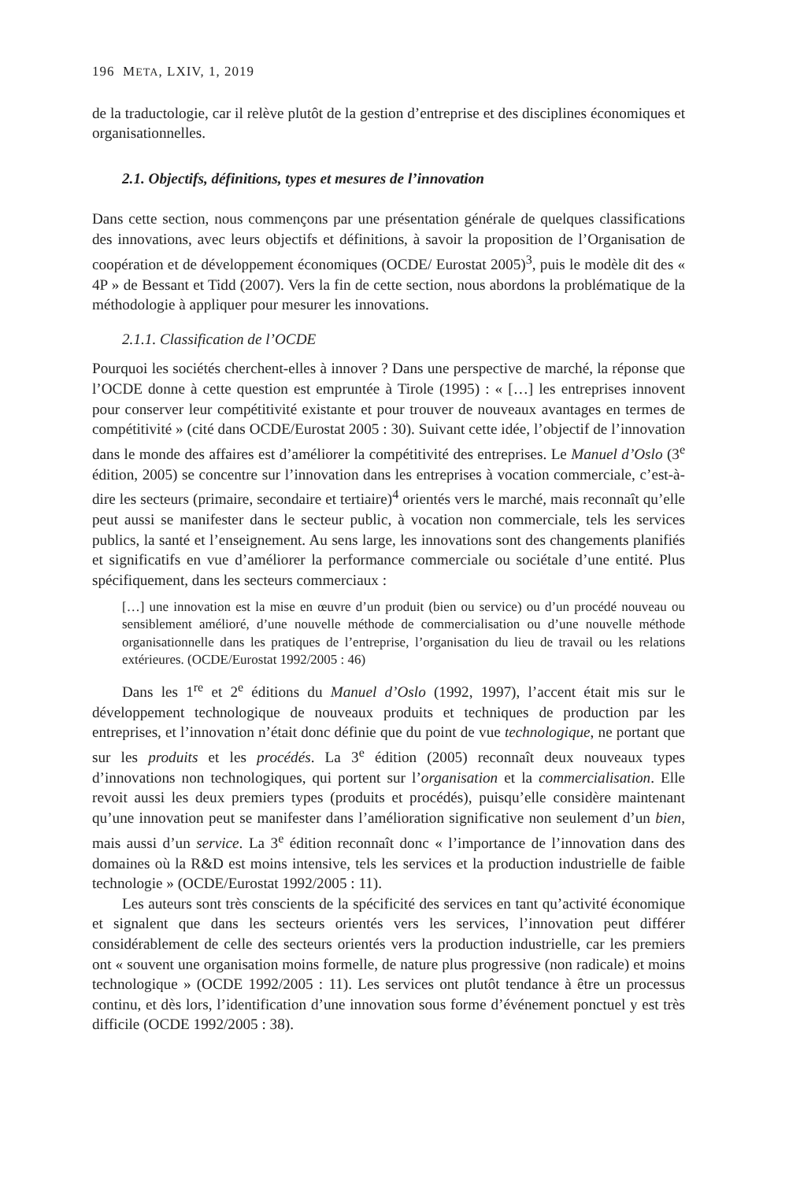196 META, LXIV, 1, 2019
de la traductologie, car il relève plutôt de la gestion d’entreprise et des disciplines économiques et organisationnelles.
2.1. Objectifs, définitions, types et mesures de l’innovation
Dans cette section, nous commençons par une présentation générale de quelques classifications des innovations, avec leurs objectifs et définitions, à savoir la proposition de l’Organisation de coopération et de développement économiques (OCDE/ Eurostat 2005)<sup>3</sup>, puis le modèle dit des « 4P » de Bessant et Tidd (2007). Vers la fin de cette section, nous abordons la problématique de la méthodologie à appliquer pour mesurer les innovations.
2.1.1. Classification de l’OCDE
Pourquoi les sociétés cherchent-elles à innover ? Dans une perspective de marché, la réponse que l’OCDE donne à cette question est empruntée à Tirole (1995) : « […] les entreprises innovent pour conserver leur compétitivité existante et pour trouver de nouveaux avantages en termes de compétitivité » (cité dans OCDE/Eurostat 2005 : 30). Suivant cette idée, l’objectif de l’innovation dans le monde des affaires est d’améliorer la compétitivité des entreprises. Le Manuel d’Oslo (3<sup>e</sup> édition, 2005) se concentre sur l’innovation dans les entreprises à vocation commerciale, c’est-à-dire les secteurs (primaire, secondaire et tertiaire)<sup>4</sup> orientés vers le marché, mais reconnaît qu’elle peut aussi se manifester dans le secteur public, à vocation non commerciale, tels les services publics, la santé et l’enseignement. Au sens large, les innovations sont des changements planifiés et significatifs en vue d’améliorer la performance commerciale ou sociétale d’une entité. Plus spécifiquement, dans les secteurs commerciaux :
[…] une innovation est la mise en œuvre d’un produit (bien ou service) ou d’un procédé nouveau ou sensiblement amélioré, d’une nouvelle méthode de commercialisation ou d’une nouvelle méthode organisationnelle dans les pratiques de l’entreprise, l’organisation du lieu de travail ou les relations extérieures. (OCDE/Eurostat 1992/2005 : 46)
Dans les 1<sup>re</sup> et 2<sup>e</sup> éditions du Manuel d’Oslo (1992, 1997), l’accent était mis sur le développement technologique de nouveaux produits et techniques de production par les entreprises, et l’innovation n’était donc définie que du point de vue technologique, ne portant que sur les produits et les procédés. La 3<sup>e</sup> édition (2005) reconnaît deux nouveaux types d’innovations non technologiques, qui portent sur l’organisation et la commercialisation. Elle revoit aussi les deux premiers types (produits et procédés), puisqu’elle considère maintenant qu’une innovation peut se manifester dans l’amélioration significative non seulement d’un bien, mais aussi d’un service. La 3<sup>e</sup> édition reconnaît donc « l’importance de l’innovation dans des domaines où la R&D est moins intensive, tels les services et la production industrielle de faible technologie » (OCDE/Eurostat 1992/2005 : 11).
Les auteurs sont très conscients de la spécificité des services en tant qu’activité économique et signalent que dans les secteurs orientés vers les services, l’innovation peut différer considérablement de celle des secteurs orientés vers la production industrielle, car les premiers ont « souvent une organisation moins formelle, de nature plus progressive (non radicale) et moins technologique » (OCDE 1992/2005 : 11). Les services ont plutôt tendance à être un processus continu, et dès lors, l’identification d’une innovation sous forme d’événement ponctuel y est très difficile (OCDE 1992/2005 : 38).